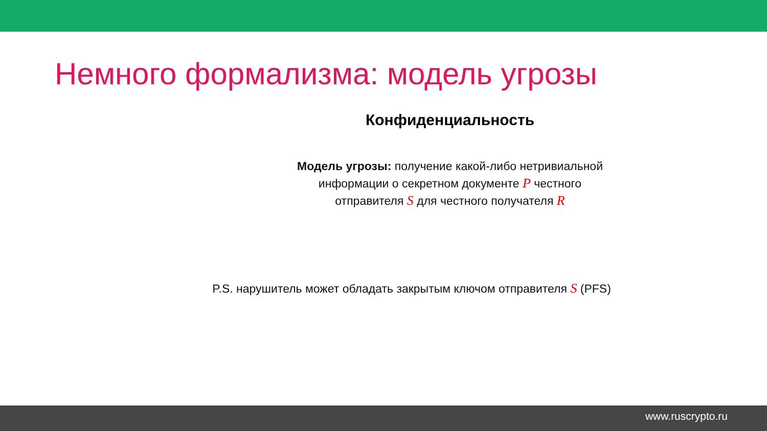Немного формализма: модель угрозы
Конфиденциальность
Модель угрозы: получение какой-либо нетривиальной
информации о секретном документе P честного
отправителя S для честного получателя R
P.S. нарушитель может обладать закрытым ключом отправителя S (PFS)
www.ruscrypto.ru